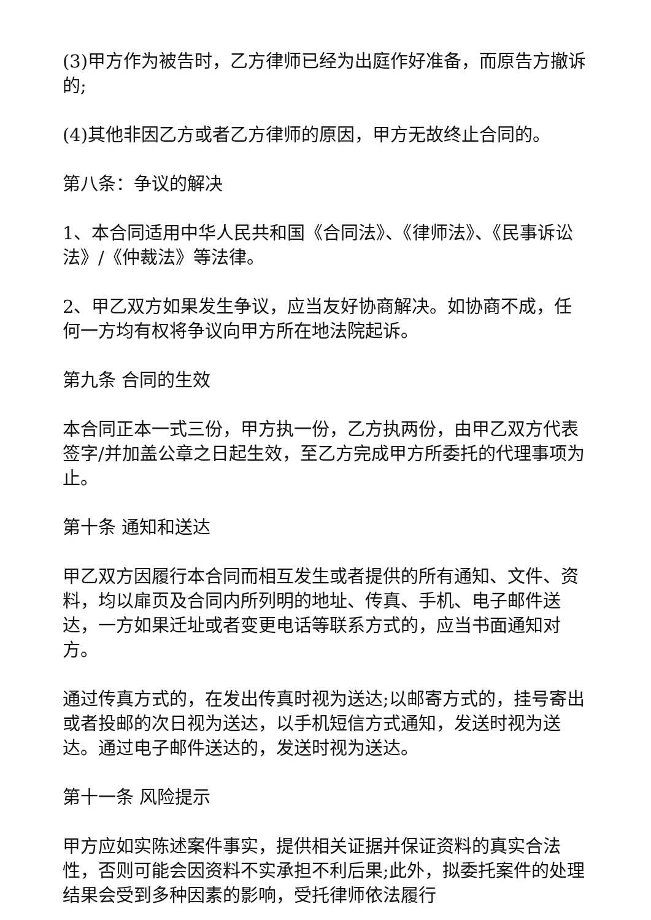(3)甲方作为被告时，乙方律师已经为出庭作好准备，而原告方撤诉的;
(4)其他非因乙方或者乙方律师的原因，甲方无故终止合同的。
第八条：争议的解决
1、本合同适用中华人民共和国《合同法》、《律师法》、《民事诉讼法》/《仲裁法》等法律。
2、甲乙双方如果发生争议，应当友好协商解决。如协商不成，任何一方均有权将争议向甲方所在地法院起诉。
第九条 合同的生效
本合同正本一式三份，甲方执一份，乙方执两份，由甲乙双方代表签字/并加盖公章之日起生效，至乙方完成甲方所委托的代理事项为止。
第十条 通知和送达
甲乙双方因履行本合同而相互发生或者提供的所有通知、文件、资料，均以扉页及合同内所列明的地址、传真、手机、电子邮件送达，一方如果迁址或者变更电话等联系方式的，应当书面通知对方。
通过传真方式的，在发出传真时视为送达;以邮寄方式的，挂号寄出或者投邮的次日视为送达，以手机短信方式通知，发送时视为送达。通过电子邮件送达的，发送时视为送达。
第十一条 风险提示
甲方应如实陈述案件事实，提供相关证据并保证资料的真实合法性，否则可能会因资料不实承担不利后果;此外，拟委托案件的处理结果会受到多种因素的影响，受托律师依法履行